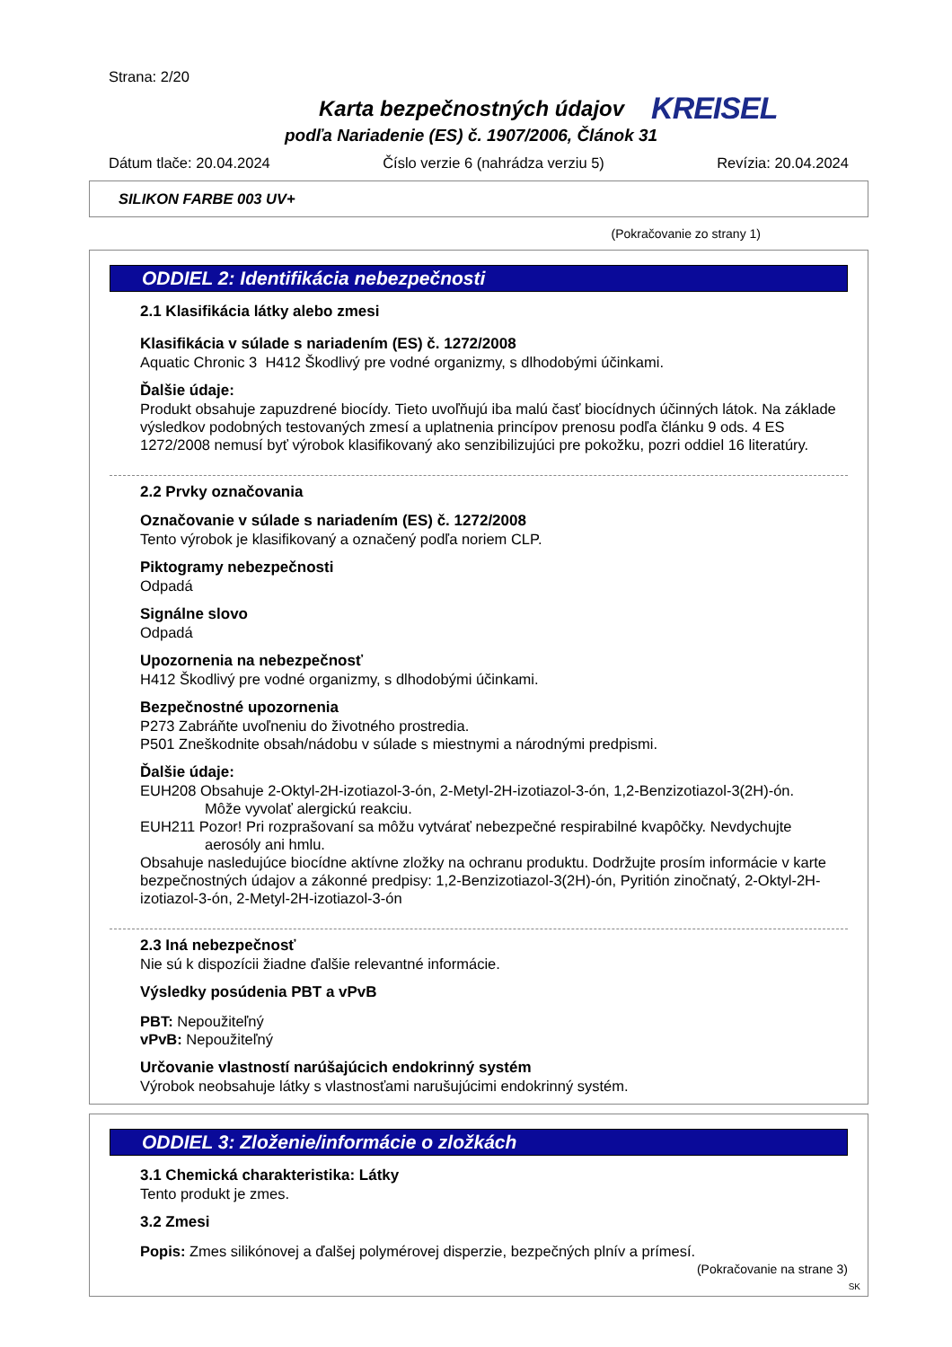Strana: 2/20
Karta bezpečnostných údajov KREISEL
podľa Nariadenie (ES) č. 1907/2006, Článok 31
Dátum tlače: 20.04.2024 Číslo verzie 6 (nahrádza verziu 5) Revízia: 20.04.2024
SILIKON FARBE 003 UV+
(Pokračovanie zo strany 1)
ODDIEL 2: Identifikácia nebezpečnosti
2.1 Klasifikácia látky alebo zmesi
Klasifikácia v súlade s nariadením (ES) č. 1272/2008
Aquatic Chronic 3 H412 Škodlivý pre vodné organizmy, s dlhodobými účinkami.
Ďalšie údaje:
Produkt obsahuje zapuzdrené biocídy. Tieto uvoľňujú iba malú časť biocídnych účinných látok. Na základe výsledkov podobných testovaných zmesí a uplatnenia princípov prenosu podľa článku 9 ods. 4 ES 1272/2008 nemusí byť výrobok klasifikovaný ako senzibilizujúci pre pokožku, pozri oddiel 16 literatúry.
2.2 Prvky označovania
Označovanie v súlade s nariadením (ES) č. 1272/2008
Tento výrobok je klasifikovaný a označený podľa noriem CLP.
Piktogramy nebezpečnosti
Odpadá
Signálne slovo
Odpadá
Upozornenia na nebezpečnosť
H412 Škodlivý pre vodné organizmy, s dlhodobými účinkami.
Bezpečnostné upozornenia
P273 Zabráňte uvoľneniu do životného prostredia.
P501 Zneškodnite obsah/nádobu v súlade s miestnymi a národnými predpismi.
Ďalšie údaje:
EUH208 Obsahuje 2-Oktyl-2H-izotiazol-3-ón, 2-Metyl-2H-izotiazol-3-ón, 1,2-Benzizotiazol-3(2H)-ón.
Môže vyvolať alergickú reakciu.
EUH211 Pozor! Pri rozprašovaní sa môžu vytvárať nebezpečné respirabilné kvapôčky. Nevdychujte
aerosóly ani hmlu.
Obsahuje nasledujúce biocídne aktívne zložky na ochranu produktu. Dodržujte prosím informácie v karte bezpečnostných údajov a zákonné predpisy: 1,2-Benzizotiazol-3(2H)-ón, Pyritión zinočnatý, 2-Oktyl-2H-izotiazol-3-ón, 2-Metyl-2H-izotiazol-3-ón
2.3 Iná nebezpečnosť
Nie sú k dispozícii žiadne ďalšie relevantné informácie.
Výsledky posúdenia PBT a vPvB
PBT: Nepoužiteľný
vPvB: Nepoužiteľný
Určovanie vlastností narúšajúcich endokrinný systém
Výrobok neobsahuje látky s vlastnosťami narušujúcimi endokrinný systém.
ODDIEL 3: Zloženie/informácie o zložkách
3.1 Chemická charakteristika: Látky
Tento produkt je zmes.
3.2 Zmesi
Popis: Zmes silikónovej a ďalšej polymérovej disperzie, bezpečných plnív a prímesí.
(Pokračovanie na strane 3)
SK